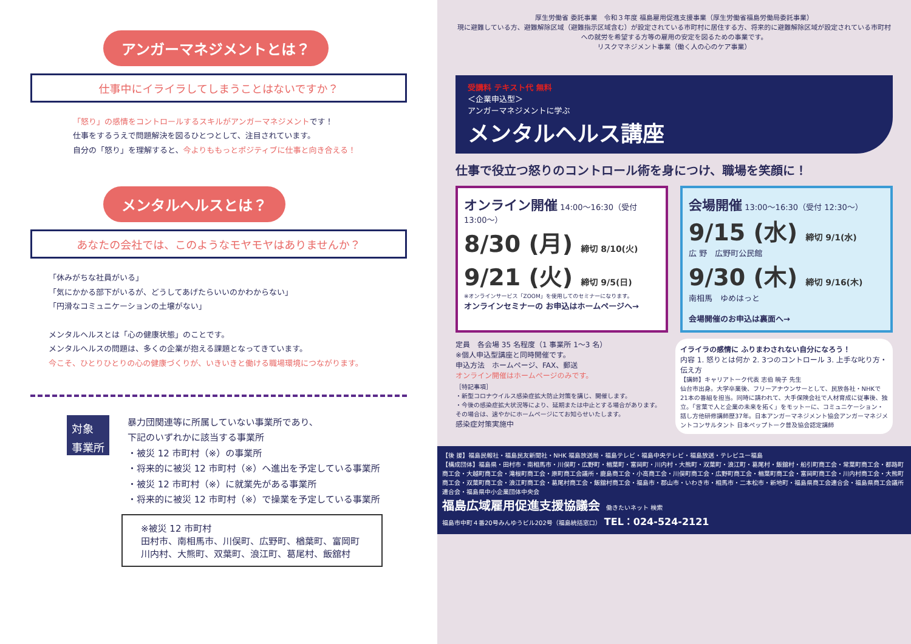アンガーマネジメントとは？
仕事中にイライラしてしまうことはないですか？
「怒り」の感情をコントロールするスキルがアンガーマネジメントです！
仕事をするうえで問題解決を図るひとつとして、注目されています。
自分の「怒り」を理解すると、今よりももっとポジティブに仕事と向き合える！
メンタルヘルスとは？
あなたの会社では、このようなモヤモヤはありませんか？
「休みがちな社員がいる」
「気にかかる部下がいるが、どうしてあげたらいいのかわからない」
「円滑なコミュニケーションの土壌がない」
メンタルヘルスとは「心の健康状態」のことです。
メンタルヘルスの問題は、多くの企業が抱える課題となってきています。
今こそ、ひとりひとりの心の健康づくりが、いきいきと働ける職場環境につながります。
対象
事業所
暴力団関連等に所属していない事業所であり、
下記のいずれかに該当する事業所
・被災 12 市町村（※）の事業所
・将来的に被災 12 市町村（※）へ進出を予定している事業所
・被災 12 市町村（※）に就業先がある事業所
・将来的に被災 12 市町村（※）で操業を予定している事業所
※被災 12 市町村
田村市、南相馬市、川俣町、広野町、楢葉町、富岡町
川内村、大熊町、双葉町、浪江町、葛尾村、飯舘村
厚生労働省 委託事業　令和３年度 福島雇用促進支援事業（厚生労働省福島労働局委託事業）
現に避難している方、避難解除区域（避難指示区域含む）が設定されている市町村に居住する方、将来的に避難解除区域が設定されている市町村への就労を希望する方等の雇用の安定を図るための事業です。
リスクマネジメント事業（働く人の心のケア事業）
受講料 テキスト代 無料
＜企業申込型＞
アンガーマネジメントに学ぶ
メンタルヘルス講座
仕事で役立つ怒りのコントロール術を身につけ、職場を笑顔に！
オンライン開催 14:00〜16:30（受付 13:00〜）
8/30 (月) 締切 8/10(火)
9/21 (火) 締切 9/5(日)
※オンラインサービス「ZOOM」を使用してのセミナーになります。
オンラインセミナーの お申込はホームページへ→
会場開催 13:00〜16:30（受付 12:30〜）
9/15 (水) 締切 9/1(水)
広 野　広野町公民館
9/30 (木) 締切 9/16(木)
南相馬　ゆめはっと
会場開催のお申込は裏面へ→
定員　各会場 35 名程度（1 事業所 1〜3 名）
※個人申込型講座と同時開催です。
申込方法　ホームページ、FAX、郵送
オンライン開催はホームページのみです。
［特記事項］
・新型コロナウイルス感染症拡大防止対策を講じ、開催します。
・今後の感染症拡大状況等により、延期または中止とする場合があります。その場合は、速やかにホームページにてお知らせいたします。
感染症対策実施中
イライラの感情に ふりまわされない自分になろう！
内容 1. 怒りとは何か 2. 3つのコントロール 3. 上手な叱り方・伝え方
【講師】キャリアトーク代表 志伯 暁子 先生
仙台市出身。大学卒業後、フリーアナウンサーとして、民放各社・NHKで21本の番組を担当。同時に請われて、大手保険会社で人材育成に従事後、独立。「言葉で人と企業の未来を拓く」をモットーに、コミュニケーション・話し方他研修講師歴37年。日本アンガーマネジメント協会アンガーマネジメントコンサルタント 日本ペップトーク普及協会認定講師
【後 援】福島民報社・福島民友新聞社・NHK 福島放送局・福島テレビ・福島中央テレビ・福島放送・テレビユー福島
【構成団体】福島県・田村市・南相馬市・川俣町・広野町・楢葉町・富岡町・川内村・大熊町・双葉町・浪江町・葛尾村・飯舘村・船引町商工会・常葉町商工会・都路町商工会・大越町商工会・滝根町商工会・原町商工会議所・鹿島商工会・小高商工会・川俣町商工会・広野町商工会・楢葉町商工会・富岡町商工会・川内村商工会・大熊町商工会・双葉町商工会・浪江町商工会・葛尾村商工会・飯舘村商工会・福島市・郡山市・いわき市・相馬市・二本松市・新地町・福島県商工会連合会・福島県商工会議所連合会・福島県中小企業団体中央会
福島広域雇用促進支援協議会　働きたいネット 検索
福島市中町４番20号みんゆうビル202号（福島統括窓口）　TEL：024-524-2121